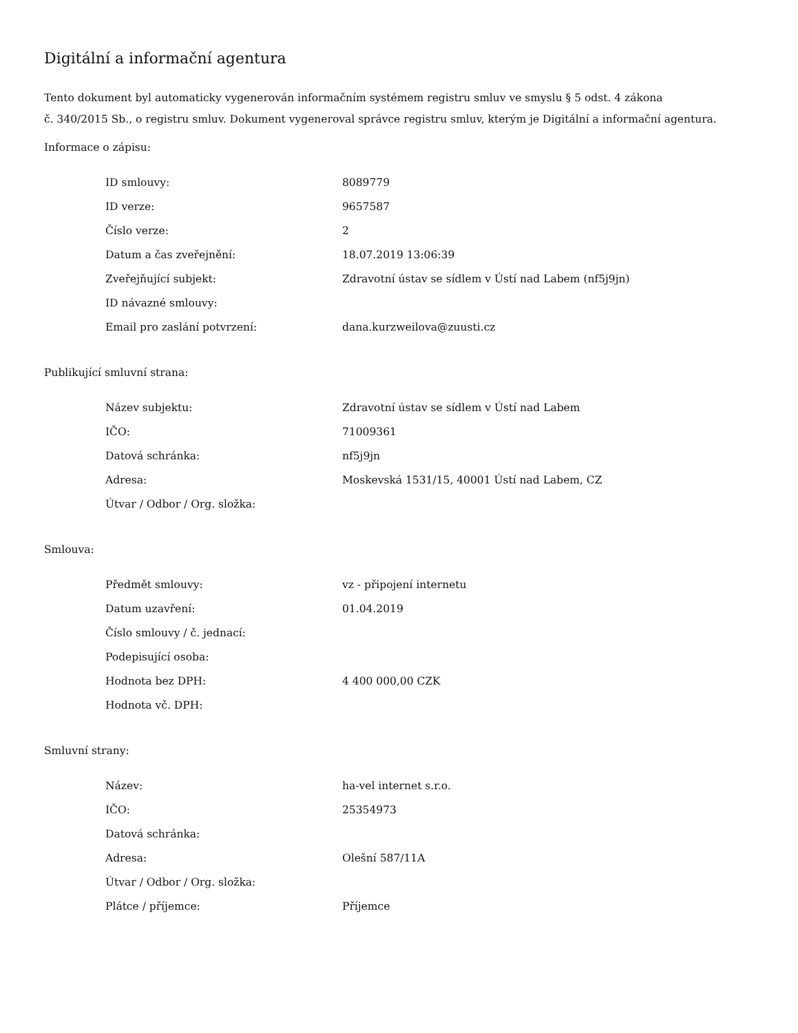Digitální a informační agentura
Tento dokument byl automaticky vygenerován informačním systémem registru smluv ve smyslu § 5 odst. 4 zákona
č. 340/2015 Sb., o registru smluv. Dokument vygeneroval správce registru smluv, kterým je Digitální a informační agentura.
Informace o zápisu:
| ID smlouvy: | 8089779 |
| ID verze: | 9657587 |
| Číslo verze: | 2 |
| Datum a čas zveřejnění: | 18.07.2019 13:06:39 |
| Zveřejňující subjekt: | Zdravotní ústav se sídlem v Ústí nad Labem (nf5j9jn) |
| ID návazné smlouvy: | |
| Email pro zaslání potvrzení: | dana.kurzweilova@zuusti.cz |
Publikující smluvní strana:
| Název subjektu: | Zdravotní ústav se sídlem v Ústí nad Labem |
| IČO: | 71009361 |
| Datová schránka: | nf5j9jn |
| Adresa: | Moskevská 1531/15, 40001 Ústí nad Labem, CZ |
| Útvar / Odbor / Org. složka: | |
Smlouva:
| Předmět smlouvy: | vz - připojení internetu |
| Datum uzavření: | 01.04.2019 |
| Číslo smlouvy / č. jednací: | |
| Podepisující osoba: | |
| Hodnota bez DPH: | 4 400 000,00 CZK |
| Hodnota vč. DPH: | |
Smluvní strany:
| Název: | ha-vel internet s.r.o. |
| IČO: | 25354973 |
| Datová schránka: | |
| Adresa: | Olešní 587/11A |
| Útvar / Odbor / Org. složka: | |
| Plátce / příjemce: | Příjemce |